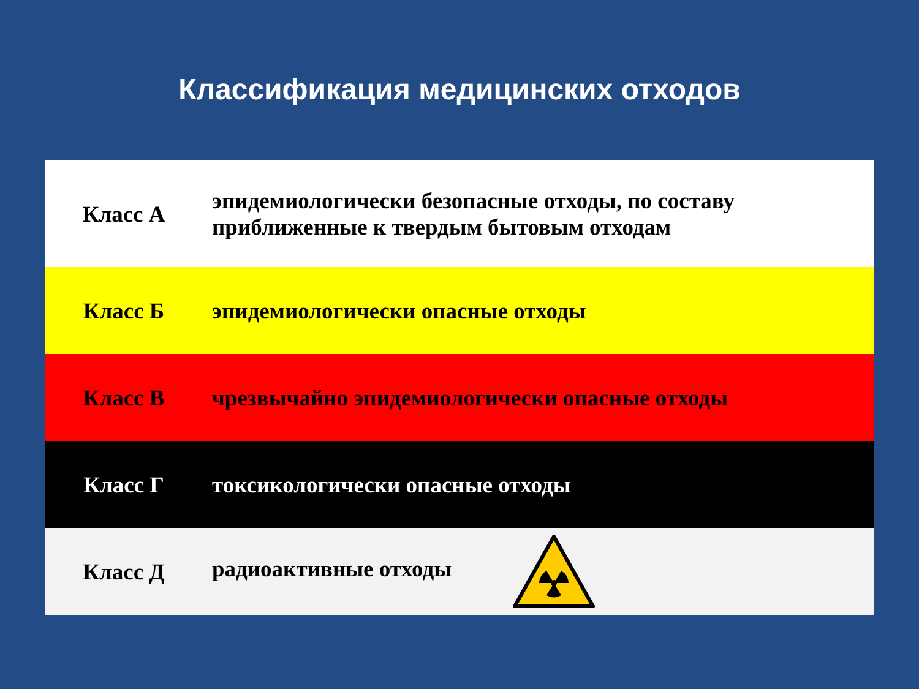Классификация медицинских отходов
| Класс А | эпидемиологически безопасные отходы, по составу приближенные к твердым бытовым отходам |
| Класс Б | эпидемиологически опасные отходы |
| Класс В | чрезвычайно эпидемиологически опасные отходы |
| Класс Г | токсикологически опасные отходы |
| Класс Д | радиоактивные отходы |